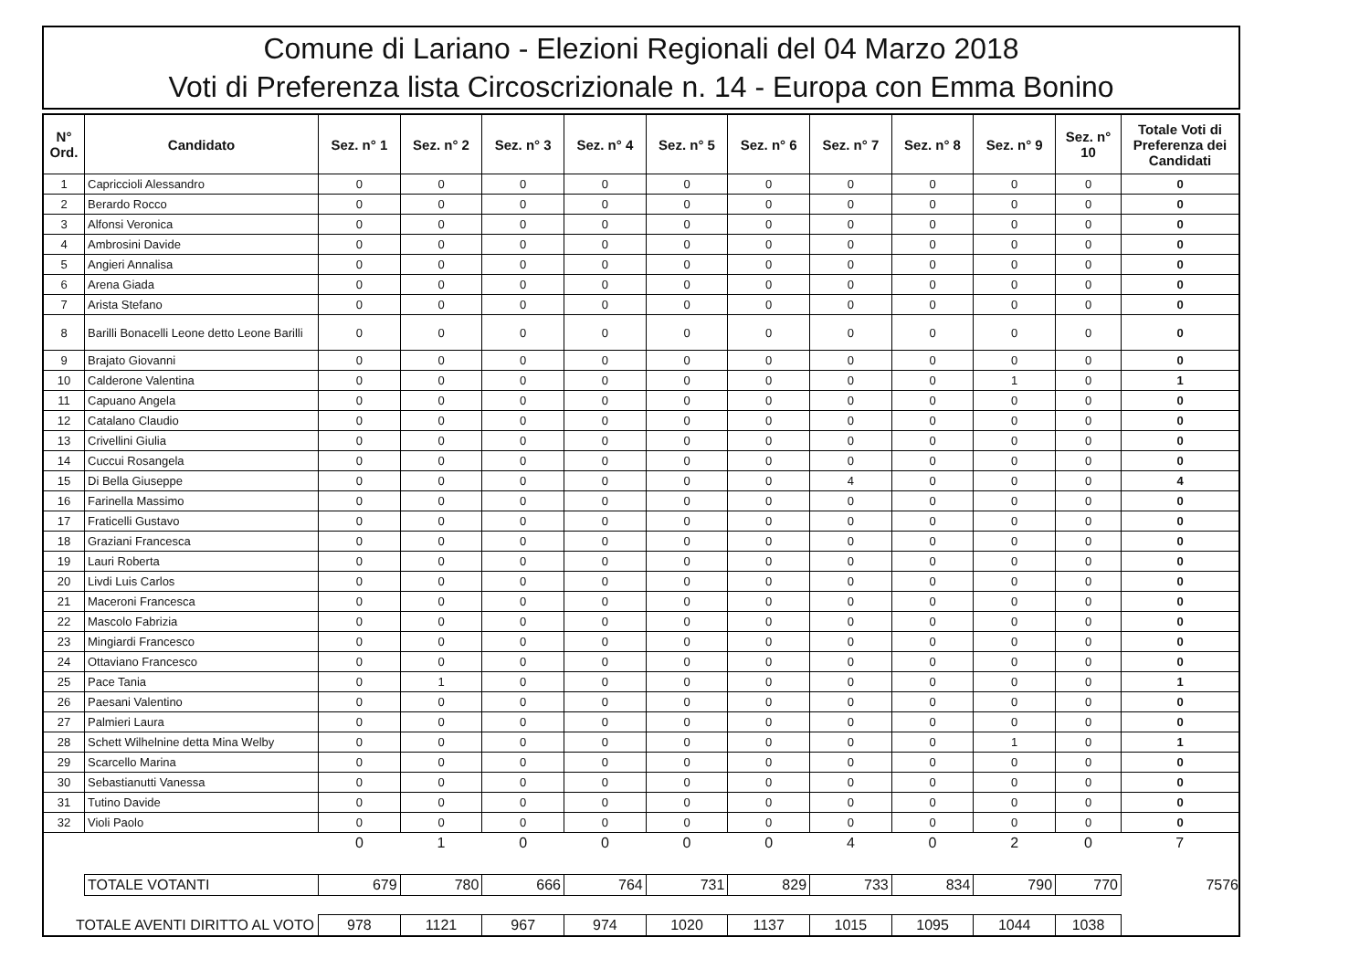Comune di Lariano - Elezioni Regionali del 04 Marzo 2018
Voti di Preferenza lista Circoscrizionale n. 14 - Europa con Emma Bonino
| N° Ord. | Candidato | Sez. n° 1 | Sez. n° 2 | Sez. n° 3 | Sez. n° 4 | Sez. n° 5 | Sez. n° 6 | Sez. n° 7 | Sez. n° 8 | Sez. n° 9 | Sez. n° 10 | Totale Voti di Preferenza dei Candidati |
| --- | --- | --- | --- | --- | --- | --- | --- | --- | --- | --- | --- | --- |
| 1 | Capriccioli Alessandro | 0 | 0 | 0 | 0 | 0 | 0 | 0 | 0 | 0 | 0 | 0 |
| 2 | Berardo Rocco | 0 | 0 | 0 | 0 | 0 | 0 | 0 | 0 | 0 | 0 | 0 |
| 3 | Alfonsi Veronica | 0 | 0 | 0 | 0 | 0 | 0 | 0 | 0 | 0 | 0 | 0 |
| 4 | Ambrosini Davide | 0 | 0 | 0 | 0 | 0 | 0 | 0 | 0 | 0 | 0 | 0 |
| 5 | Angieri Annalisa | 0 | 0 | 0 | 0 | 0 | 0 | 0 | 0 | 0 | 0 | 0 |
| 6 | Arena Giada | 0 | 0 | 0 | 0 | 0 | 0 | 0 | 0 | 0 | 0 | 0 |
| 7 | Arista Stefano | 0 | 0 | 0 | 0 | 0 | 0 | 0 | 0 | 0 | 0 | 0 |
| 8 | Barilli Bonacelli Leone detto Leone Barilli | 0 | 0 | 0 | 0 | 0 | 0 | 0 | 0 | 0 | 0 | 0 |
| 9 | Brajato Giovanni | 0 | 0 | 0 | 0 | 0 | 0 | 0 | 0 | 0 | 0 | 0 |
| 10 | Calderone Valentina | 0 | 0 | 0 | 0 | 0 | 0 | 0 | 0 | 1 | 0 | 1 |
| 11 | Capuano Angela | 0 | 0 | 0 | 0 | 0 | 0 | 0 | 0 | 0 | 0 | 0 |
| 12 | Catalano Claudio | 0 | 0 | 0 | 0 | 0 | 0 | 0 | 0 | 0 | 0 | 0 |
| 13 | Crivellini Giulia | 0 | 0 | 0 | 0 | 0 | 0 | 0 | 0 | 0 | 0 | 0 |
| 14 | Cuccui Rosangela | 0 | 0 | 0 | 0 | 0 | 0 | 0 | 0 | 0 | 0 | 0 |
| 15 | Di Bella Giuseppe | 0 | 0 | 0 | 0 | 0 | 0 | 4 | 0 | 0 | 0 | 4 |
| 16 | Farinella Massimo | 0 | 0 | 0 | 0 | 0 | 0 | 0 | 0 | 0 | 0 | 0 |
| 17 | Fraticelli Gustavo | 0 | 0 | 0 | 0 | 0 | 0 | 0 | 0 | 0 | 0 | 0 |
| 18 | Graziani Francesca | 0 | 0 | 0 | 0 | 0 | 0 | 0 | 0 | 0 | 0 | 0 |
| 19 | Lauri Roberta | 0 | 0 | 0 | 0 | 0 | 0 | 0 | 0 | 0 | 0 | 0 |
| 20 | Livdi Luis Carlos | 0 | 0 | 0 | 0 | 0 | 0 | 0 | 0 | 0 | 0 | 0 |
| 21 | Maceroni Francesca | 0 | 0 | 0 | 0 | 0 | 0 | 0 | 0 | 0 | 0 | 0 |
| 22 | Mascolo Fabrizia | 0 | 0 | 0 | 0 | 0 | 0 | 0 | 0 | 0 | 0 | 0 |
| 23 | Mingiardi Francesco | 0 | 0 | 0 | 0 | 0 | 0 | 0 | 0 | 0 | 0 | 0 |
| 24 | Ottaviano Francesco | 0 | 0 | 0 | 0 | 0 | 0 | 0 | 0 | 0 | 0 | 0 |
| 25 | Pace Tania | 0 | 1 | 0 | 0 | 0 | 0 | 0 | 0 | 0 | 0 | 1 |
| 26 | Paesani Valentino | 0 | 0 | 0 | 0 | 0 | 0 | 0 | 0 | 0 | 0 | 0 |
| 27 | Palmieri Laura | 0 | 0 | 0 | 0 | 0 | 0 | 0 | 0 | 0 | 0 | 0 |
| 28 | Schett Wilhelnine detta Mina Welby | 0 | 0 | 0 | 0 | 0 | 0 | 0 | 0 | 1 | 0 | 1 |
| 29 | Scarcello Marina | 0 | 0 | 0 | 0 | 0 | 0 | 0 | 0 | 0 | 0 | 0 |
| 30 | Sebastianutti Vanessa | 0 | 0 | 0 | 0 | 0 | 0 | 0 | 0 | 0 | 0 | 0 |
| 31 | Tutino Davide | 0 | 0 | 0 | 0 | 0 | 0 | 0 | 0 | 0 | 0 | 0 |
| 32 | Violi Paolo | 0 | 0 | 0 | 0 | 0 | 0 | 0 | 0 | 0 | 0 | 0 |
| | | 0 | 1 | 0 | 0 | 0 | 0 | 4 | 0 | 2 | 0 | 7 |
| | TOTALE VOTANTI | 679 | 780 | 666 | 764 | 731 | 829 | 733 | 834 | 790 | 770 | 7576 |
| TOTALE AVENTI DIRITTO AL VOTO | | 978 | 1121 | 967 | 974 | 1020 | 1137 | 1015 | 1095 | 1044 | 1038 | |